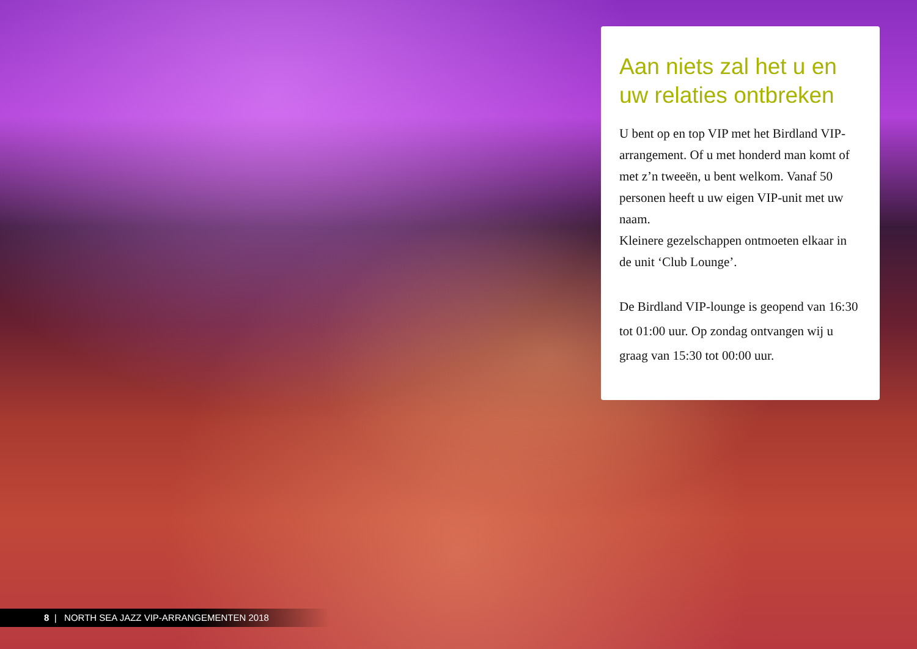Aan niets zal het u en uw relaties ontbreken
U bent op en top VIP met het Birdland VIP-arrangement. Of u met honderd man komt of met z’n tweeën, u bent welkom. Vanaf 50 personen heeft u uw eigen VIP-unit met uw naam.
Kleinere gezelschappen ontmoeten elkaar in de unit ‘Club Lounge’.
De Birdland VIP-lounge is geopend van 16:30 tot 01:00 uur. Op zondag ontvangen wij u graag van 15:30 tot 00:00 uur.
8 | NORTH SEA JAZZ VIP-ARRANGEMENTEN 2018